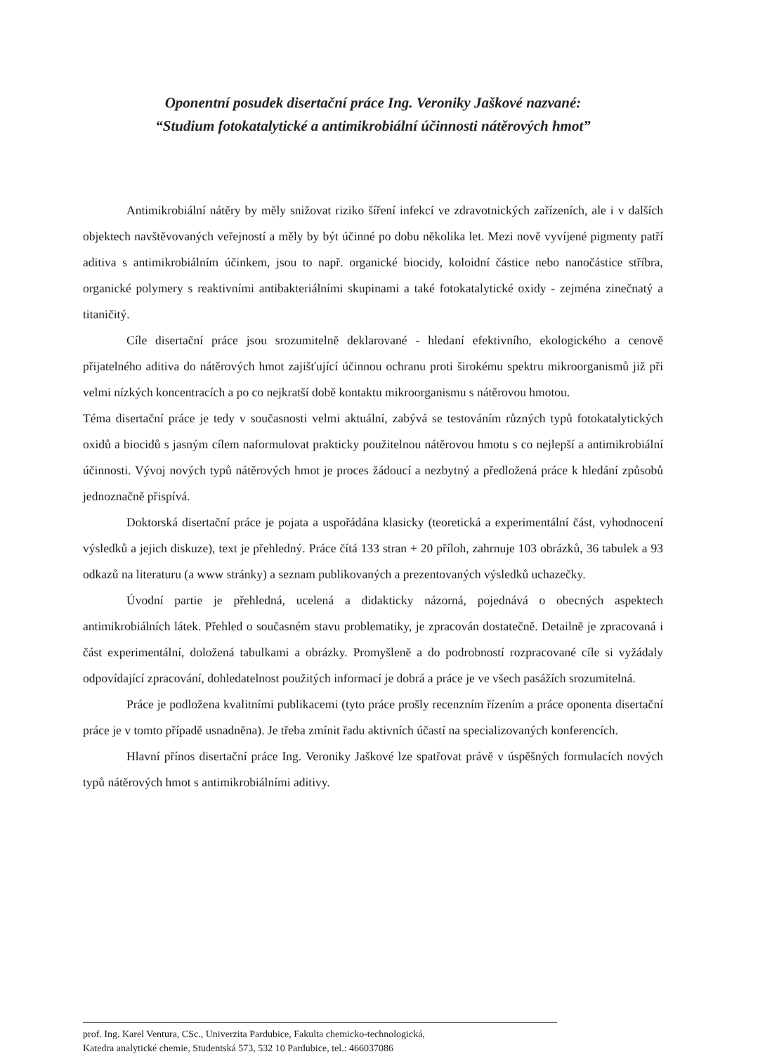Oponentní posudek disertační práce Ing. Veroniky Jaškové nazvané:
“Studium fotokatalytické a antimikrobiální účinnosti nátěrových hmot”
Antimikrobiální nátěry by měly snižovat riziko šíření infekcí ve zdravotnických zařízeních, ale i v dalších objektech navštěvovaných veřejností a měly by být účinné po dobu několika let. Mezi nově vyvíjené pigmenty patří aditiva s antimikrobiálním účinkem, jsou to např. organické biocidy, koloidní částice nebo nanočástice stříbra, organické polymery s reaktivními antibakteriálními skupinami a také fotokatalytické oxidy - zejména zinečnatý a titaničitý.
Cíle disertační práce jsou srozumitelně deklarované - hledaní efektivního, ekologického a cenově přijatelného aditiva do nátěrových hmot zajišťující účinnou ochranu proti širokému spektru mikroorganismů již při velmi nízkých koncentracích a po co nejkratší době kontaktu mikroorganismu s nátěrovou hmotou.
Téma disertační práce je tedy v současnosti velmi aktuální, zabývá se testováním různých typů fotokatalytických oxidů a biocidů s jasným cílem naformulovat prakticky použitelnou nátěrovou hmotu s co nejlepší a antimikrobiální účinnosti. Vývoj nových typů nátěrových hmot je proces žádoucí a nezbytný a předložená práce k hledání způsobů jednoznačně přispívá.
Doktorská disertační práce je pojata a uspořádána klasicky (teoretická a experimentální část, vyhodnocení výsledků a jejich diskuze), text je přehledný. Práce čítá 133 stran + 20 příloh, zahrnuje 103 obrázků, 36 tabulek a 93 odkazů na literaturu (a www stránky) a seznam publikovaných a prezentovaných výsledků uchazečky.
Úvodní partie je přehledná, ucelená a didakticky názorná, pojednává o obecných aspektech antimikrobiálních látek. Přehled o současném stavu problematiky, je zpracován dostatečně. Detailně je zpracovaná i část experimentální, doložená tabulkami a obrázky. Promyšleně a do podrobností rozpracované cíle si vyžádaly odpovídající zpracování, dohledatelnost použitých informací je dobrá a práce je ve všech pasážích srozumitelná.
Práce je podložena kvalitními publikacemi (tyto práce prošly recenzním řízením a práce oponenta disertační práce je v tomto případě usnadněna). Je třeba zmínit řadu aktivních účastí na specializovaných konferencích.
Hlavní přínos disertační práce Ing. Veroniky Jaškové lze spatřovat právě v úspěšných formulacích nových typů nátěrových hmot s antimikrobiálními aditivy.
prof. Ing. Karel Ventura, CSc., Univerzita Pardubice, Fakulta chemicko-technologická,
Katedra analytické chemie, Studentská 573, 532 10 Pardubice, tel.: 466037086